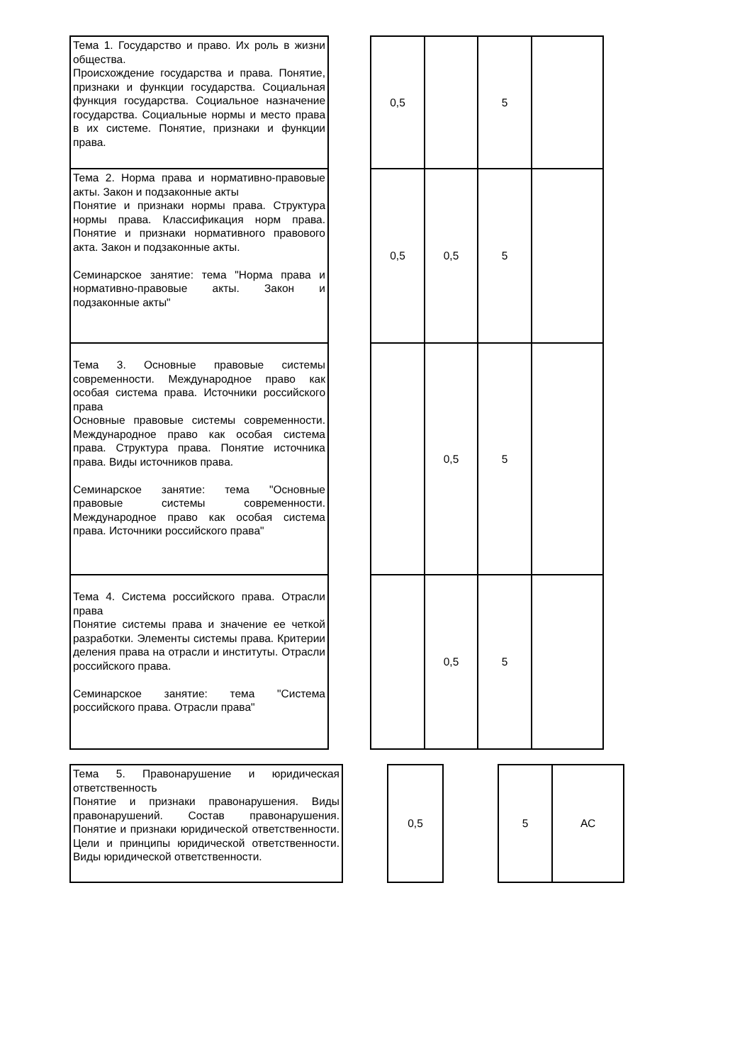| Тема 1. Государство и право. Их роль в жизни общества. Происхождение государства и права. Понятие, признаки и функции государства. Социальная функция государства. Социальное назначение государства. Социальные нормы и место права в их системе. Понятие, признаки и функции права. | | 0,5 | | 5 | |
| Тема 2. Норма права и нормативно-правовые акты. Закон и подзаконные акты Понятие и признаки нормы права. Структура нормы права. Классификация норм права. Понятие и признаки нормативного правового акта. Закон и подзаконные акты. Семинарское занятие: тема "Норма права и нормативно-правовые акты. Закон и подзаконные акты" | | 0,5 | 0,5 | 5 | |
| Тема 3. Основные правовые системы современности. Международное право как особая система права. Источники российского права Основные правовые системы современности. Международное право как особая система права. Структура права. Понятие источника права. Виды источников права. Семинарское занятие: тема "Основные правовые системы современности. Международное право как особая система права. Источники российского права" | | | 0,5 | 5 | |
| Тема 4. Система российского права. Отрасли права Понятие системы права и значение ее четкой разработки. Элементы системы права. Критерии деления права на отрасли и институты. Отрасли российского права. Семинарское занятие: тема "Система российского права. Отрасли права" | | | 0,5 | 5 | |
| Тема 5. Правонарушение и юридическая ответственность Понятие и признаки правонарушения. Виды правонарушений. Состав правонарушения. Понятие и признаки юридической ответственности. Цели и принципы юридической ответственности. Виды юридической ответственности. | | 0,5 | | 5 | АС |